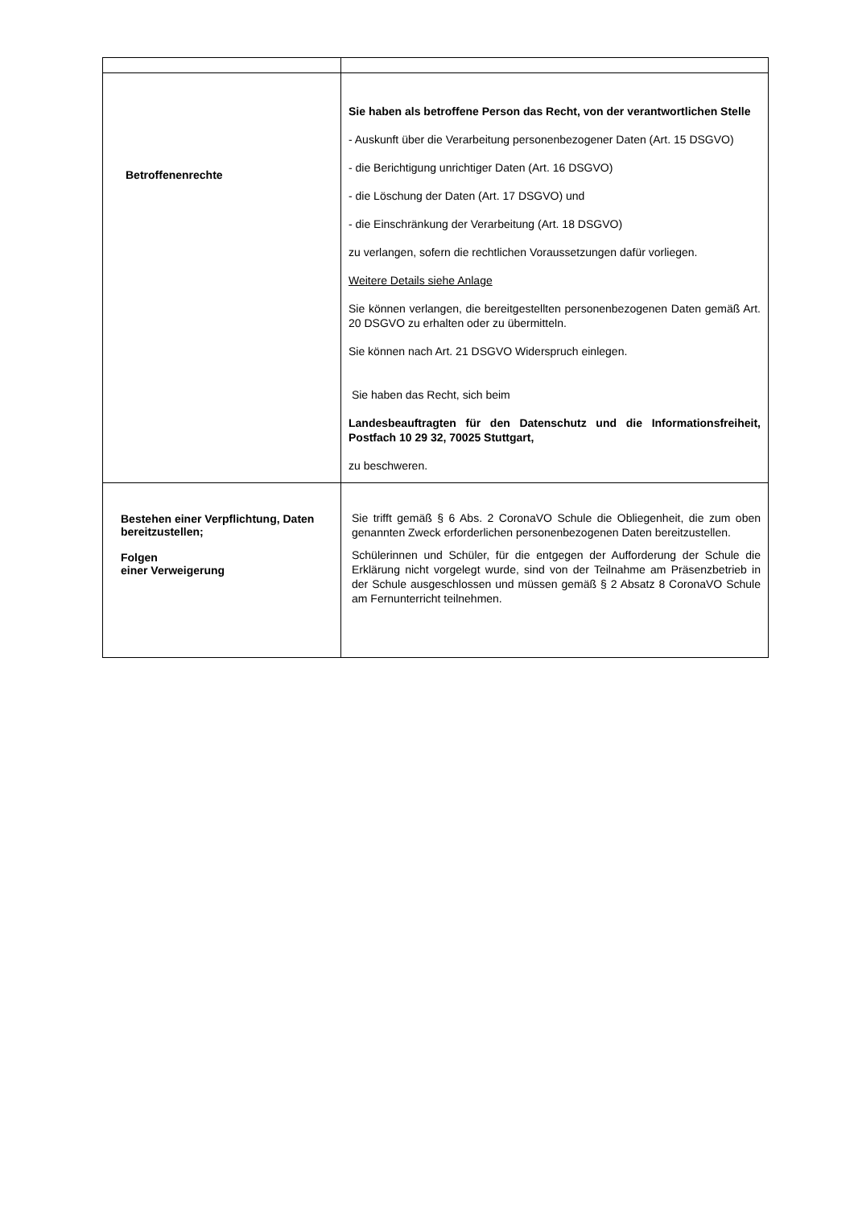| Betroffenenrechte | Sie haben als betroffene Person das Recht, von der verantwortlichen Stelle - Auskunft über die Verarbeitung personenbezogener Daten (Art. 15 DSGVO) - die Berichtigung unrichtiger Daten (Art. 16 DSGVO) - die Löschung der Daten (Art. 17 DSGVO) und - die Einschränkung der Verarbeitung (Art. 18 DSGVO) zu verlangen, sofern die rechtlichen Voraussetzungen dafür vorliegen. Weitere Details siehe Anlage Sie können verlangen, die bereitgestellten personenbezogenen Daten gemäß Art. 20 DSGVO zu erhalten oder zu übermitteln. Sie können nach Art. 21 DSGVO Widerspruch einlegen. Sie haben das Recht, sich beim Landesbeauftragten für den Datenschutz und die Informationsfreiheit, Postfach 10 29 32, 70025 Stuttgart, zu beschweren. |
| Bestehen einer Verpflichtung, Daten bereitzustellen; Folgen einer Verweigerung | Sie trifft gemäß § 6 Abs. 2 CoronaVO Schule die Obliegenheit, die zum oben genannten Zweck erforderlichen personenbezogenen Daten bereitzustellen. Schülerinnen und Schüler, für die entgegen der Aufforderung der Schule die Erklärung nicht vorgelegt wurde, sind von der Teilnahme am Präsenzbetrieb in der Schule ausgeschlossen und müssen gemäß § 2 Absatz 8 CoronaVO Schule am Fernunterricht teilnehmen. |